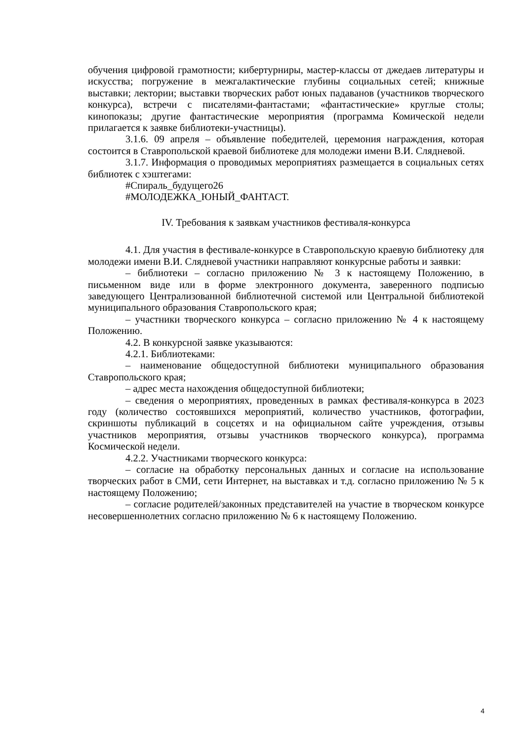обучения цифровой грамотности; кибертурниры, мастер-классы от джедаев литературы и искусства; погружение в межгалактические глубины социальных сетей; книжные выставки; лектории; выставки творческих работ юных падаванов (участников творческого конкурса), встречи с писателями-фантастами; «фантастические» круглые столы; кинопоказы; другие фантастические мероприятия (программа Комической недели прилагается к заявке библиотеки-участницы).
3.1.6. 09 апреля – объявление победителей, церемония награждения, которая состоится в Ставропольской краевой библиотеке для молодежи имени В.И. Слядневой.
3.1.7. Информация о проводимых мероприятиях размещается в социальных сетях библиотек с хэштегами:
#Спираль_будущего26
#МОЛОДЕЖКА_ЮНЫЙ_ФАНТАСТ.
IV. Требования к заявкам участников фестиваля-конкурса
4.1. Для участия в фестивале-конкурсе в Ставропольскую краевую библиотеку для молодежи имени В.И. Слядневой участники направляют конкурсные работы и заявки:
– библиотеки – согласно приложению № 3 к настоящему Положению, в письменном виде или в форме электронного документа, заверенного подписью заведующего Централизованной библиотечной системой или Центральной библиотекой муниципального образования Ставропольского края;
– участники творческого конкурса – согласно приложению № 4 к настоящему Положению.
4.2. В конкурсной заявке указываются:
4.2.1. Библиотеками:
– наименование общедоступной библиотеки муниципального образования Ставропольского края;
– адрес места нахождения общедоступной библиотеки;
– сведения о мероприятиях, проведенных в рамках фестиваля-конкурса в 2023 году (количество состоявшихся мероприятий, количество участников, фотографии, скриншоты публикаций в соцсетях и на официальном сайте учреждения, отзывы участников мероприятия, отзывы участников творческого конкурса), программа Космической недели.
4.2.2. Участниками творческого конкурса:
– согласие на обработку персональных данных и согласие на использование творческих работ в СМИ, сети Интернет, на выставках и т.д. согласно приложению № 5 к настоящему Положению;
– согласие родителей/законных представителей на участие в творческом конкурсе несовершеннолетних согласно приложению № 6 к настоящему Положению.
4